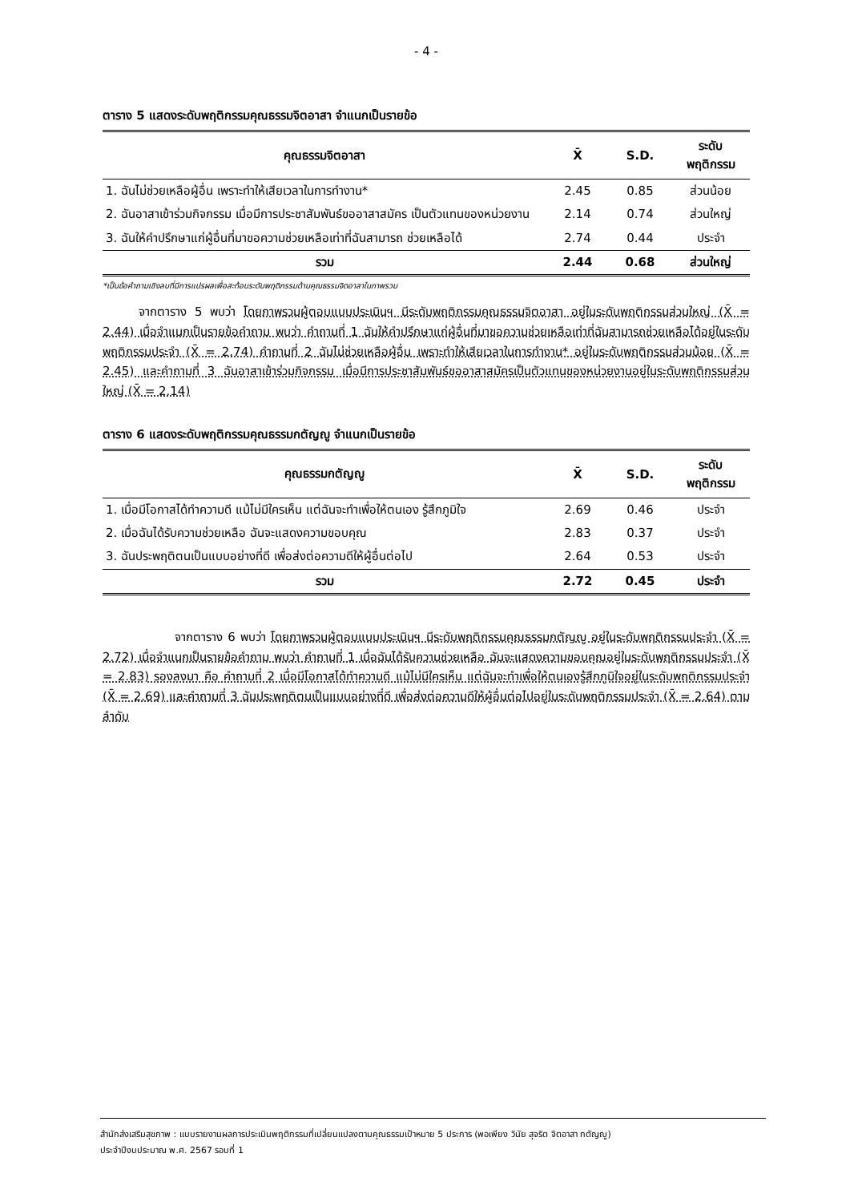- 4 -
ตาราง 5 แสดงระดับพฤติกรรมคุณธรรมจิตอาสา จำแนกเป็นรายข้อ
| คุณธรรมจิตอาสา | X̄ | S.D. | ระดับ พฤติกรรม |
| --- | --- | --- | --- |
| 1. ฉันไม่ช่วยเหลือผู้อื่น เพราะทำให้เสียเวลาในการทำงาน* | 2.45 | 0.85 | ส่วนน้อย |
| 2. ฉันอาสาเข้าร่วมกิจกรรม เมื่อมีการประชาสัมพันธ์ขออาสาสมัคร เป็นตัวแทนของหน่วยงาน | 2.14 | 0.74 | ส่วนใหญ่ |
| 3. ฉันให้คำปรึกษาแก่ผู้อื่นที่มาขอความช่วยเหลือเท่าที่ฉันสามารถ ช่วยเหลือได้ | 2.74 | 0.44 | ประจำ |
| รวม | 2.44 | 0.68 | ส่วนใหญ่ |
*เป็นข้อคำถามเชิงลบที่มีการแปรผลเพื่อสะท้อนระดับพฤติกรรมด้านคุณธรรมจิตอาสาในภาพรวม
   จากตาราง 5 พบว่า โดยภาพรวมผู้ตอบแบบประเมินฯ มีระดับพฤติกรรมคุณธรรมจิตอาสา อยู่ในระดับพฤติกรรมส่วนใหญ่ (X̄ = 2.44) เมื่อจำแนกเป็นรายข้อคำถาม พบว่า คำถามที่ 1 ฉันให้คำปรึกษาแก่ผู้อื่นที่มาขอความช่วยเหลือเท่าที่ฉันสามารถช่วยเหลือได้อยู่ในระดับพฤติกรรมประจำ (X̄ = 2.74) คำถามที่ 2 ฉันไม่ช่วยเหลือผู้อื่น เพราะทำให้เสียเวลาในการทำงาน* อยู่ในระดับพฤติกรรมส่วนน้อย (X̄ = 2.45) และคำถามที่ 3 ฉันอาสาเข้าร่วมกิจกรรม เมื่อมีการประชาสัมพันธ์ขออาสาสมัครเป็นตัวแทนของหน่วยงานอยู่ในระดับพฤติกรรมส่วนใหญ่ (X̄ = 2.14)
ตาราง 6 แสดงระดับพฤติกรรมคุณธรรมกตัญญู จำแนกเป็นรายข้อ
| คุณธรรมกตัญญู | X̄ | S.D. | ระดับ พฤติกรรม |
| --- | --- | --- | --- |
| 1. เมื่อมีโอกาสได้ทำความดี แม้ไม่มีใครเห็น แต่ฉันจะทำเพื่อให้ตนเอง รู้สึกภูมิใจ | 2.69 | 0.46 | ประจำ |
| 2. เมื่อฉันได้รับความช่วยเหลือ ฉันจะแสดงความขอบคุณ | 2.83 | 0.37 | ประจำ |
| 3. ฉันประพฤติตนเป็นแบบอย่างที่ดี เพื่อส่งต่อความดีให้ผู้อื่นต่อไป | 2.64 | 0.53 | ประจำ |
| รวม | 2.72 | 0.45 | ประจำ |
      จากตาราง 6 พบว่า โดยภาพรวมผู้ตอบแบบประเมินฯ มีระดับพฤติกรรมคุณธรรมกตัญญู อยู่ในระดับพฤติกรรมประจำ (X̄ = 2.72) เมื่อจำแนกเป็นรายข้อคำถาม พบว่า คำถามที่ 1 เมื่อฉันได้รับความช่วยเหลือ ฉันจะแสดงความขอบคุณอยู่ในระดับพฤติกรรมประจำ (X̄ = 2.83) รองลงมา คือ คำถามที่ 2 เมื่อมีโอกาสได้ทำความดี แม้ไม่มีใครเห็น แต่ฉันจะทำเพื่อให้ตนเองรู้สึกภูมิใจอยู่ในระดับพฤติกรรมประจำ (X̄ = 2.69) และคำถามที่ 3 ฉันประพฤติตนเป็นแบบอย่างที่ดี เพื่อส่งต่อความดีให้ผู้อื่นต่อไปอยู่ในระดับพฤติกรรมประจำ (X̄ = 2.64) ตามลำดับ
สำนักส่งเสริมสุขภาพ : แบบรายงานผลการประเมินพฤติกรรมที่เปลี่ยนแปลงตามคุณธรรมเป้าหมาย 5 ประการ (พอเพียง วินัย สุจริต จิตอาสา กตัญญู)
ประจำปีงบประมาณ พ.ศ. 2567 รอบที่ 1